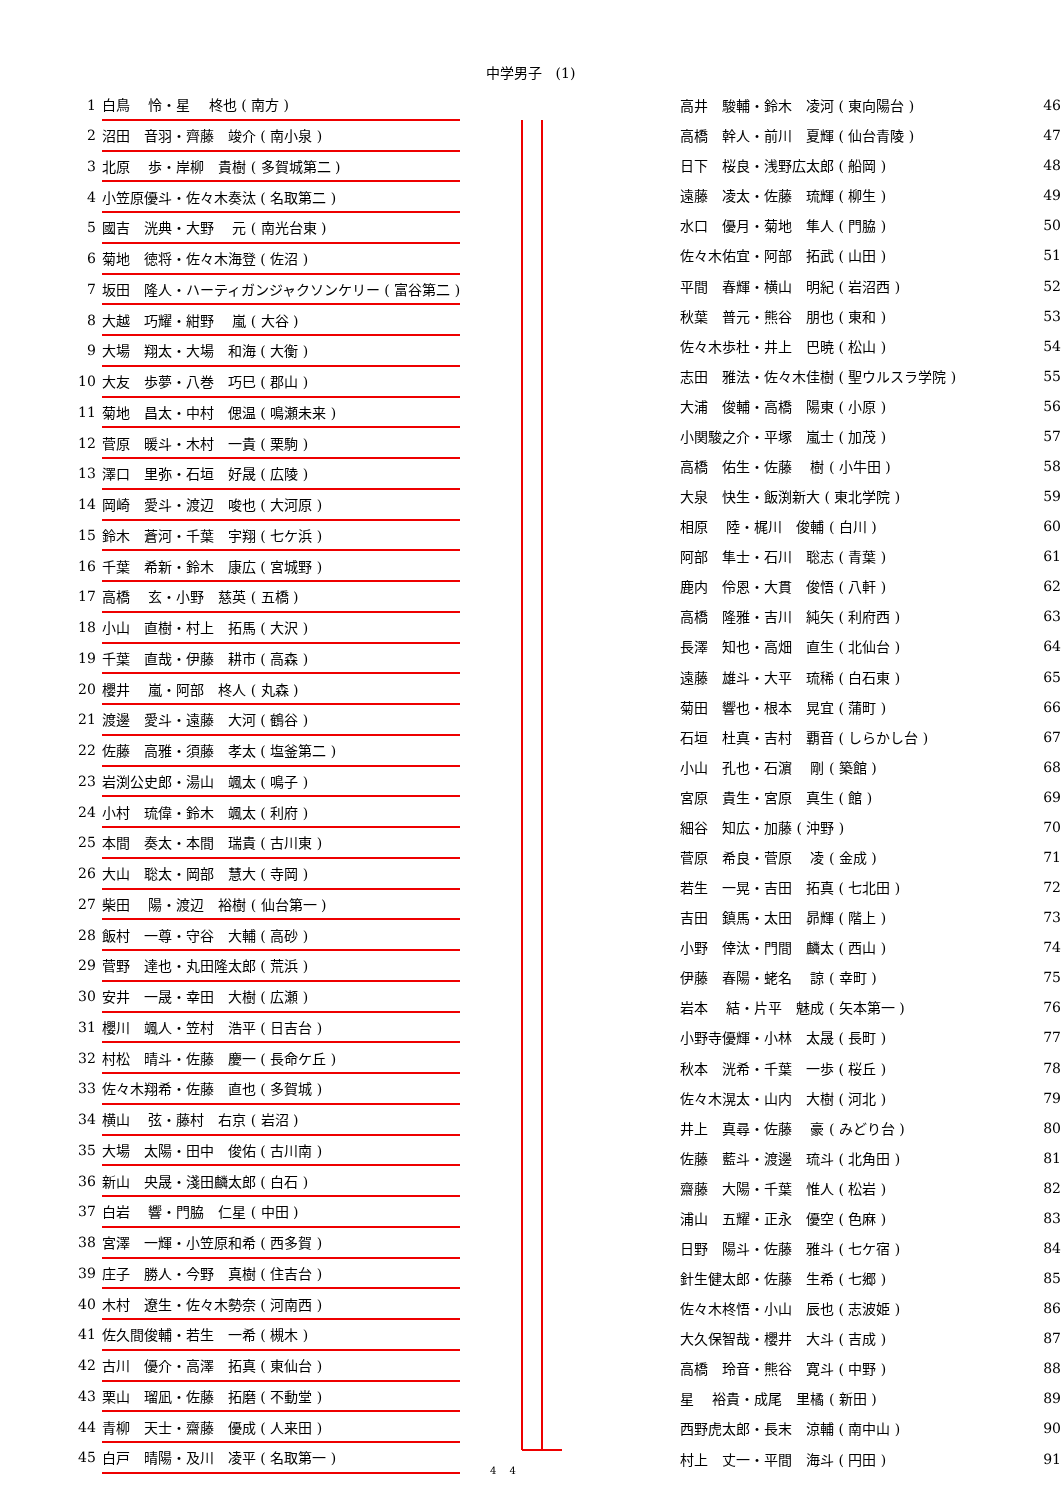中学男子　(1)
| 1 | 白鳥 怜・星 柊也 ( 南方 ) |
| 2 | 沼田 音羽・齊藤 竣介 ( 南小泉 ) |
| 3 | 北原 歩・岸柳 貴樹 ( 多賀城第二 ) |
| 4 | 小笠原優斗・佐々木奏汰 ( 名取第二 ) |
| 5 | 國吉 洸典・大野 元 ( 南光台東 ) |
| 6 | 菊地 徳将・佐々木海登 ( 佐沼 ) |
| 7 | 坂田 隆人・ハーティガンジャクソンケリー ( 富谷第二 ) |
| 8 | 大越 巧耀・紺野 嵐 ( 大谷 ) |
| 9 | 大場 翔太・大場 和海 ( 大衡 ) |
| 10 | 大友 歩夢・八巻 巧巳 ( 郡山 ) |
| 11 | 菊地 昌太・中村 偲温 ( 鳴瀬未来 ) |
| 12 | 菅原 暖斗・木村 一貴 ( 栗駒 ) |
| 13 | 澤口 里弥・石垣 好晟 ( 広陵 ) |
| 14 | 岡崎 愛斗・渡辺 唆也 ( 大河原 ) |
| 15 | 鈴木 蒼河・千葉 宇翔 ( 七ケ浜 ) |
| 16 | 千葉 希新・鈴木 康広 ( 宮城野 ) |
| 17 | 高橋 玄・小野 慈英 ( 五橋 ) |
| 18 | 小山 直樹・村上 拓馬 ( 大沢 ) |
| 19 | 千葉 直哉・伊藤 耕市 ( 高森 ) |
| 20 | 櫻井 嵐・阿部 柊人 ( 丸森 ) |
| 21 | 渡邊 愛斗・遠藤 大河 ( 鶴谷 ) |
| 22 | 佐藤 高雅・須藤 孝太 ( 塩釜第二 ) |
| 23 | 岩渕公史郎・湯山 颯太 ( 鳴子 ) |
| 24 | 小村 琉偉・鈴木 颯太 ( 利府 ) |
| 25 | 本間 奏太・本間 瑞貴 ( 古川東 ) |
| 26 | 大山 聡太・岡部 慧大 ( 寺岡 ) |
| 27 | 柴田 陽・渡辺 裕樹 ( 仙台第一 ) |
| 28 | 飯村 一尊・守谷 大輔 ( 高砂 ) |
| 29 | 菅野 達也・丸田隆太郎 ( 荒浜 ) |
| 30 | 安井 一晟・幸田 大樹 ( 広瀬 ) |
| 31 | 櫻川 颯人・笠村 浩平 ( 日吉台 ) |
| 32 | 村松 晴斗・佐藤 慶一 ( 長命ケ丘 ) |
| 33 | 佐々木翔希・佐藤 直也 ( 多賀城 ) |
| 34 | 横山 弦・藤村 右京 ( 岩沼 ) |
| 35 | 大場 太陽・田中 俊佑 ( 古川南 ) |
| 36 | 新山 央晟・淺田麟太郎 ( 白石 ) |
| 37 | 白岩 響・門脇 仁星 ( 中田 ) |
| 38 | 宮澤 一輝・小笠原和希 ( 西多賀 ) |
| 39 | 庄子 勝人・今野 真樹 ( 住吉台 ) |
| 40 | 木村 遼生・佐々木勢奈 ( 河南西 ) |
| 41 | 佐久間俊輔・若生 一希 ( 槻木 ) |
| 42 | 古川 優介・高澤 拓真 ( 東仙台 ) |
| 43 | 栗山 瑠凪・佐藤 拓磨 ( 不動堂 ) |
| 44 | 青柳 天士・齋藤 優成 ( 人来田 ) |
| 45 | 白戸 晴陽・及川 凌平 ( 名取第一 ) |
4 　4
| 高井 駿輔・鈴木 凌河 ( 東向陽台 ) | 46 |
| 高橋 幹人・前川 夏輝 ( 仙台青陵 ) | 47 |
| 日下 桜良・浅野広太郎 ( 船岡 ) | 48 |
| 遠藤 凌太・佐藤 琉輝 ( 柳生 ) | 49 |
| 水口 優月・菊地 隼人 ( 門脇 ) | 50 |
| 佐々木佑宜・阿部 拓武 ( 山田 ) | 51 |
| 平間 春輝・横山 明紀 ( 岩沼西 ) | 52 |
| 秋葉 普元・熊谷 朋也 ( 東和 ) | 53 |
| 佐々木歩杜・井上 巴暁 ( 松山 ) | 54 |
| 志田 雅法・佐々木佳樹 ( 聖ウルスラ学院 ) | 55 |
| 大浦 俊輔・高橋 陽東 ( 小原 ) | 56 |
| 小関駿之介・平塚 嵐士 ( 加茂 ) | 57 |
| 高橋 佑生・佐藤 樹 ( 小牛田 ) | 58 |
| 大泉 快生・飯渕新大 ( 東北学院 ) | 59 |
| 相原 陸・梶川 俊輔 ( 白川 ) | 60 |
| 阿部 隼士・石川 聡志 ( 青葉 ) | 61 |
| 鹿内 伶恩・大貫 俊悟 ( 八軒 ) | 62 |
| 高橋 隆雅・吉川 純矢 ( 利府西 ) | 63 |
| 長澤 知也・高畑 直生 ( 北仙台 ) | 64 |
| 遠藤 雄斗・大平 琉稀 ( 白石東 ) | 65 |
| 菊田 響也・根本 晃宜 ( 蒲町 ) | 66 |
| 石垣 杜真・吉村 覇音 ( しらかし台 ) | 67 |
| 小山 孔也・石濵 剛 ( 築館 ) | 68 |
| 宮原 貴生・宮原 真生 ( 館 ) | 69 |
| 細谷 知広・加藤 ( 沖野 ) | 70 |
| 菅原 希良・菅原 凌 ( 金成 ) | 71 |
| 若生 一晃・吉田 拓真 ( 七北田 ) | 72 |
| 吉田 鎮馬・太田 昴輝 ( 階上 ) | 73 |
| 小野 倖汰・門間 麟太 ( 西山 ) | 74 |
| 伊藤 春陽・蛯名 諒 ( 幸町 ) | 75 |
| 岩本 結・片平 魅成 ( 矢本第一 ) | 76 |
| 小野寺優輝・小林 太晟 ( 長町 ) | 77 |
| 秋本 洸希・千葉 一歩 ( 桜丘 ) | 78 |
| 佐々木滉太・山内 大樹 ( 河北 ) | 79 |
| 井上 真尋・佐藤 豪 ( みどり台 ) | 80 |
| 佐藤 藍斗・渡邊 琉斗 ( 北角田 ) | 81 |
| 齋藤 大陽・千葉 惟人 ( 松岩 ) | 82 |
| 浦山 五耀・正永 優空 ( 色麻 ) | 83 |
| 日野 陽斗・佐藤 雅斗 ( 七ケ宿 ) | 84 |
| 針生健太郎・佐藤 生希 ( 七郷 ) | 85 |
| 佐々木柊悟・小山 辰也 ( 志波姫 ) | 86 |
| 大久保智哉・櫻井 大斗 ( 吉成 ) | 87 |
| 高橋 玲音・熊谷 寛斗 ( 中野 ) | 88 |
| 星 裕貴・成尾 里橘 ( 新田 ) | 89 |
| 西野虎太郎・長末 涼輔 ( 南中山 ) | 90 |
| 村上 丈一・平間 海斗 ( 円田 ) | 91 |